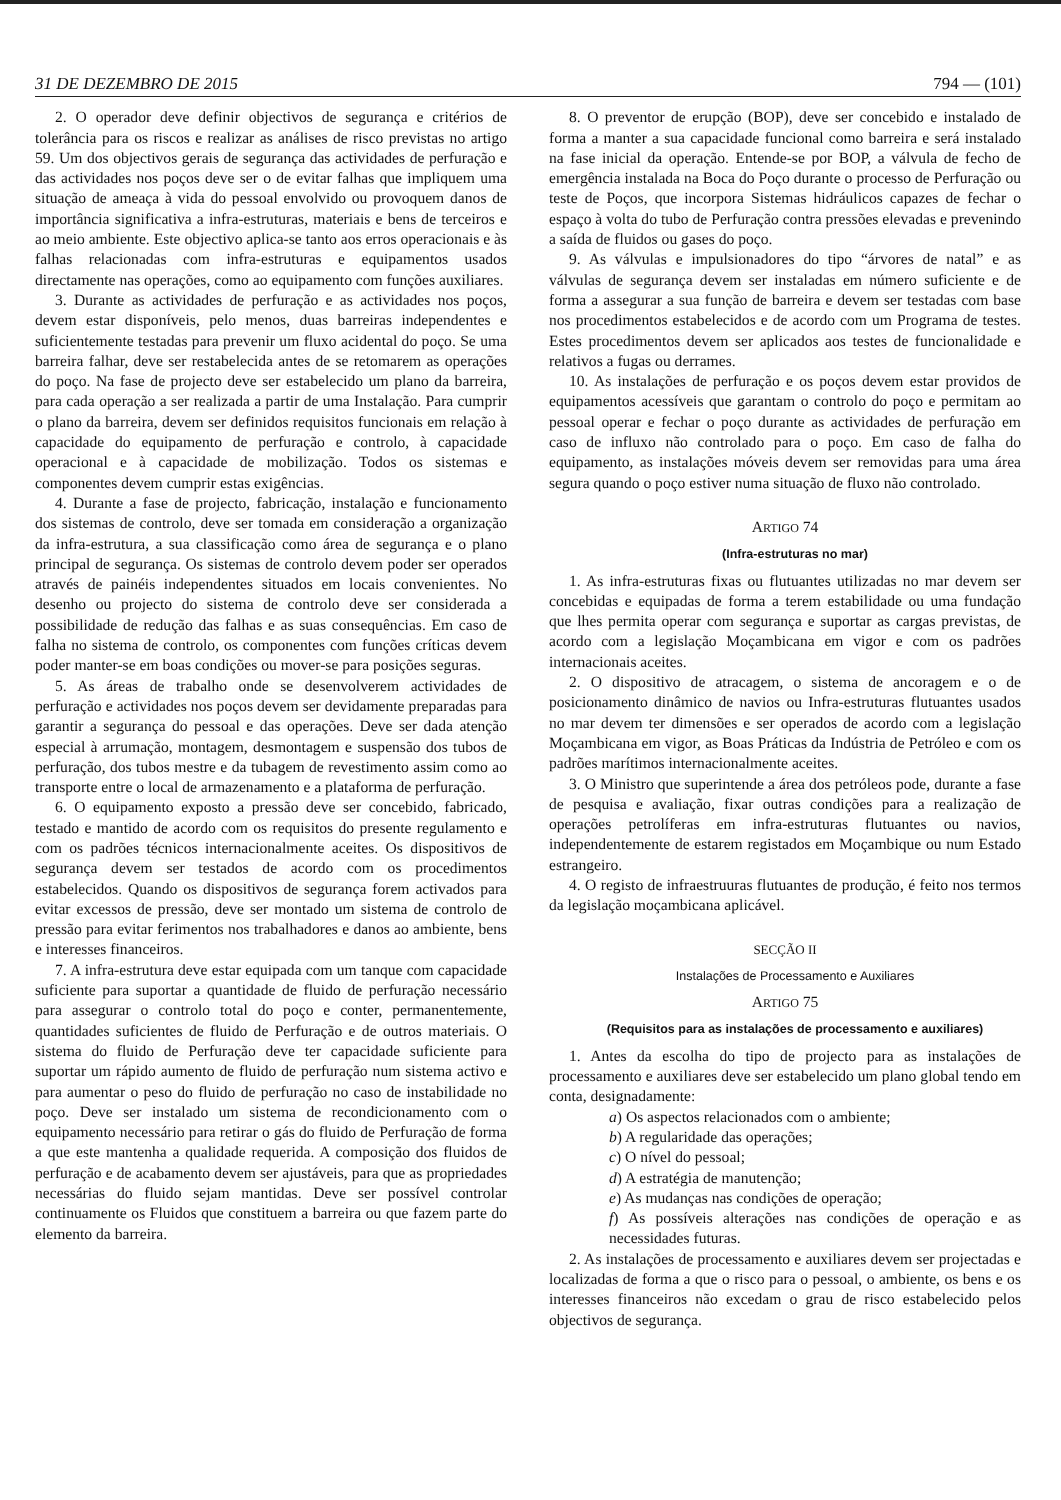31 DE DEZEMBRO DE 2015 794 — (101)
2. O operador deve definir objectivos de segurança e critérios de tolerância para os riscos e realizar as análises de risco previstas no artigo 59. Um dos objectivos gerais de segurança das actividades de perfuração e das actividades nos poços deve ser o de evitar falhas que impliquem uma situação de ameaça à vida do pessoal envolvido ou provoquem danos de importância significativa a infra-estruturas, materiais e bens de terceiros e ao meio ambiente. Este objectivo aplica-se tanto aos erros operacionais e às falhas relacionadas com infra-estruturas e equipamentos usados directamente nas operações, como ao equipamento com funções auxiliares.
3. Durante as actividades de perfuração e as actividades nos poços, devem estar disponíveis, pelo menos, duas barreiras independentes e suficientemente testadas para prevenir um fluxo acidental do poço. Se uma barreira falhar, deve ser restabelecida antes de se retomarem as operações do poço. Na fase de projecto deve ser estabelecido um plano da barreira, para cada operação a ser realizada a partir de uma Instalação. Para cumprir o plano da barreira, devem ser definidos requisitos funcionais em relação à capacidade do equipamento de perfuração e controlo, à capacidade operacional e à capacidade de mobilização. Todos os sistemas e componentes devem cumprir estas exigências.
4. Durante a fase de projecto, fabricação, instalação e funcionamento dos sistemas de controlo, deve ser tomada em consideração a organização da infra-estrutura, a sua classificação como área de segurança e o plano principal de segurança. Os sistemas de controlo devem poder ser operados através de painéis independentes situados em locais convenientes. No desenho ou projecto do sistema de controlo deve ser considerada a possibilidade de redução das falhas e as suas consequências. Em caso de falha no sistema de controlo, os componentes com funções críticas devem poder manter-se em boas condições ou mover-se para posições seguras.
5. As áreas de trabalho onde se desenvolverem actividades de perfuração e actividades nos poços devem ser devidamente preparadas para garantir a segurança do pessoal e das operações. Deve ser dada atenção especial à arrumação, montagem, desmontagem e suspensão dos tubos de perfuração, dos tubos mestre e da tubagem de revestimento assim como ao transporte entre o local de armazenamento e a plataforma de perfuração.
6. O equipamento exposto a pressão deve ser concebido, fabricado, testado e mantido de acordo com os requisitos do presente regulamento e com os padrões técnicos internacionalmente aceites. Os dispositivos de segurança devem ser testados de acordo com os procedimentos estabelecidos. Quando os dispositivos de segurança forem activados para evitar excessos de pressão, deve ser montado um sistema de controlo de pressão para evitar ferimentos nos trabalhadores e danos ao ambiente, bens e interesses financeiros.
7. A infra-estrutura deve estar equipada com um tanque com capacidade suficiente para suportar a quantidade de fluido de perfuração necessário para assegurar o controlo total do poço e conter, permanentemente, quantidades suficientes de fluido de Perfuração e de outros materiais. O sistema do fluido de Perfuração deve ter capacidade suficiente para suportar um rápido aumento de fluido de perfuração num sistema activo e para aumentar o peso do fluido de perfuração no caso de instabilidade no poço. Deve ser instalado um sistema de recondicionamento com o equipamento necessário para retirar o gás do fluido de Perfuração de forma a que este mantenha a qualidade requerida. A composição dos fluidos de perfuração e de acabamento devem ser ajustáveis, para que as propriedades necessárias do fluido sejam mantidas. Deve ser possível controlar continuamente os Fluidos que constituem a barreira ou que fazem parte do elemento da barreira.
8. O preventor de erupção (BOP), deve ser concebido e instalado de forma a manter a sua capacidade funcional como barreira e será instalado na fase inicial da operação. Entende-se por BOP, a válvula de fecho de emergência instalada na Boca do Poço durante o processo de Perfuração ou teste de Poços, que incorpora Sistemas hidráulicos capazes de fechar o espaço à volta do tubo de Perfuração contra pressões elevadas e prevenindo a saída de fluidos ou gases do poço.
9. As válvulas e impulsionadores do tipo “árvores de natal” e as válvulas de segurança devem ser instaladas em número suficiente e de forma a assegurar a sua função de barreira e devem ser testadas com base nos procedimentos estabelecidos e de acordo com um Programa de testes. Estes procedimentos devem ser aplicados aos testes de funcionalidade e relativos a fugas ou derrames.
10. As instalações de perfuração e os poços devem estar providos de equipamentos acessíveis que garantam o controlo do poço e permitam ao pessoal operar e fechar o poço durante as actividades de perfuração em caso de influxo não controlado para o poço. Em caso de falha do equipamento, as instalações móveis devem ser removidas para uma área segura quando o poço estiver numa situação de fluxo não controlado.
ARTIGO 74
(Infra-estruturas no mar)
1. As infra-estruturas fixas ou flutuantes utilizadas no mar devem ser concebidas e equipadas de forma a terem estabilidade ou uma fundação que lhes permita operar com segurança e suportar as cargas previstas, de acordo com a legislação Moçambicana em vigor e com os padrões internacionais aceites.
2. O dispositivo de atracagem, o sistema de ancoragem e o de posicionamento dinâmico de navios ou Infra-estruturas flutuantes usados no mar devem ter dimensões e ser operados de acordo com a legislação Moçambicana em vigor, as Boas Práticas da Indústria de Petróleo e com os padrões marítimos internacionalmente aceites.
3. O Ministro que superintende a área dos petróleos pode, durante a fase de pesquisa e avaliação, fixar outras condições para a realização de operações petrolíferas em infra-estruturas flutuantes ou navios, independentemente de estarem registados em Moçambique ou num Estado estrangeiro.
4. O registo de infraestruuras flutuantes de produção, é feito nos termos da legislação moçambicana aplicável.
SECÇÃO II
Instalações de Processamento e Auxiliares
ARTIGO 75
(Requisitos para as instalações de processamento e auxiliares)
1. Antes da escolha do tipo de projecto para as instalações de processamento e auxiliares deve ser estabelecido um plano global tendo em conta, designadamente:
a) Os aspectos relacionados com o ambiente;
b) A regularidade das operações;
c) O nível do pessoal;
d) A estratégia de manutenção;
e) As mudanças nas condições de operação;
f) As possíveis alterações nas condições de operação e as necessidades futuras.
2. As instalações de processamento e auxiliares devem ser projectadas e localizadas de forma a que o risco para o pessoal, o ambiente, os bens e os interesses financeiros não excedam o grau de risco estabelecido pelos objectivos de segurança.